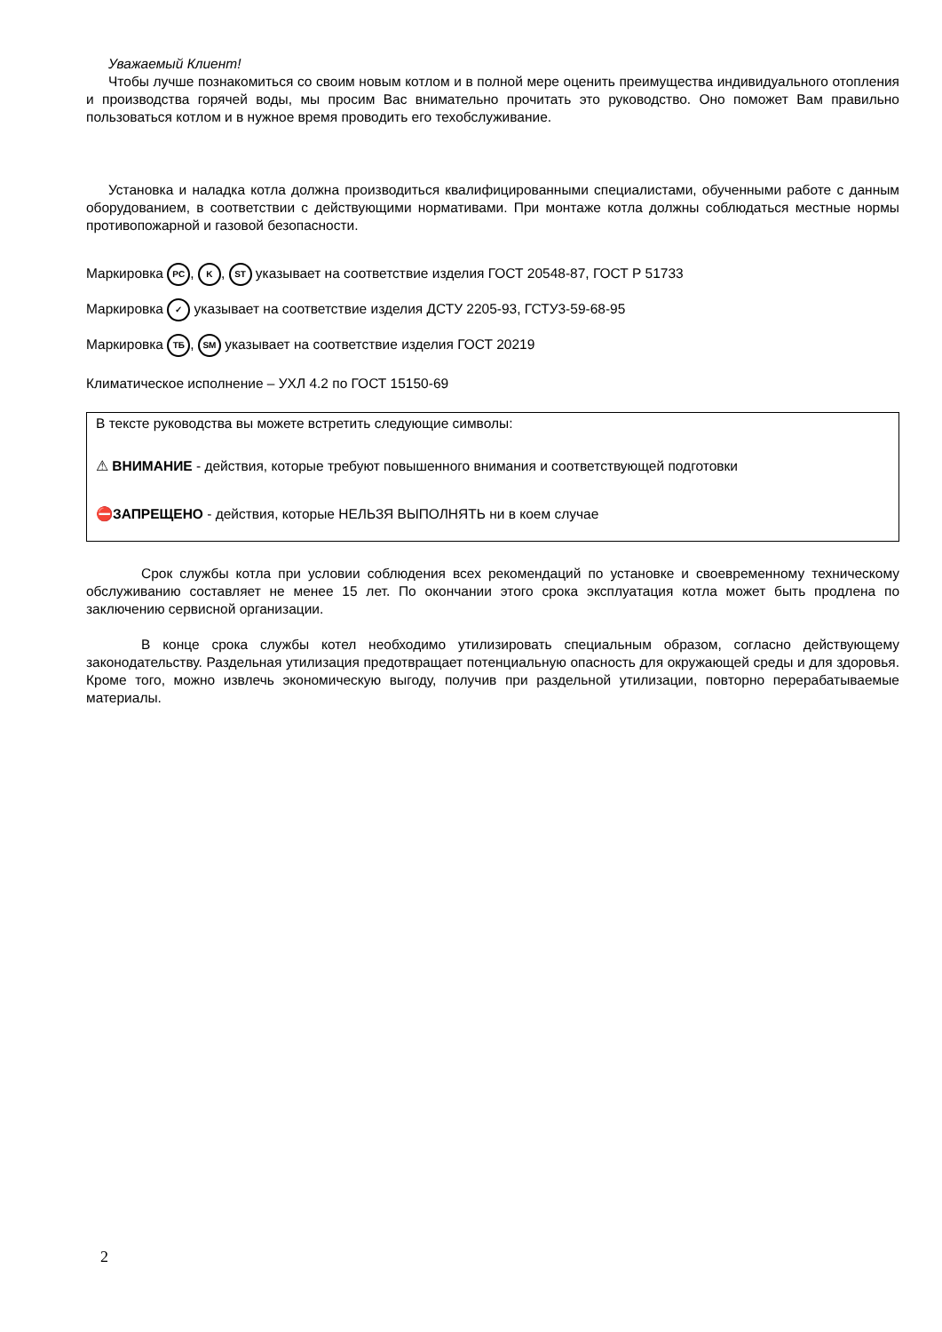Уважаемый Клиент!
Чтобы лучше познакомиться со своим новым котлом и в полной мере оценить преимущества индивидуального отопления и производства горячей воды, мы просим Вас внимательно прочитать это руководство. Оно поможет Вам правильно пользоваться котлом и в нужное время проводить его техобслуживание.
Установка и наладка котла должна производиться квалифицированными специалистами, обученными работе с данным оборудованием, в соответствии с действующими нормативами. При монтаже котла должны соблюдаться местные нормы противопожарной и газовой безопасности.
Маркировка PC, K, ST указывает на соответствие изделия ГОСТ 20548-87, ГОСТ Р 51733
Маркировка ✓ указывает на соответствие изделия ДСТУ 2205-93, ГСТУ3-59-68-95
Маркировка TБ, SM указывает на соответствие изделия ГОСТ 20219
Климатическое исполнение – УХЛ 4.2 по ГОСТ 15150-69
В тексте руководства вы можете встретить следующие символы:
⚠ ВНИМАНИЕ - действия, которые требуют повышенного внимания и соответствующей подготовки
⛔ЗАПРЕЩЕНО - действия, которые НЕЛЬЗЯ ВЫПОЛНЯТЬ ни в коем случае
Срок службы котла при условии соблюдения всех рекомендаций по установке и своевременному техническому обслуживанию составляет не менее 15 лет. По окончании этого срока эксплуатация котла может быть продлена по заключению сервисной организации.
В конце срока службы котел необходимо утилизировать специальным образом, согласно действующему законодательству. Раздельная утилизация предотвращает потенциальную опасность для окружающей среды и для здоровья. Кроме того, можно извлечь экономическую выгоду, получив при раздельной утилизации, повторно перерабатываемые материалы.
2